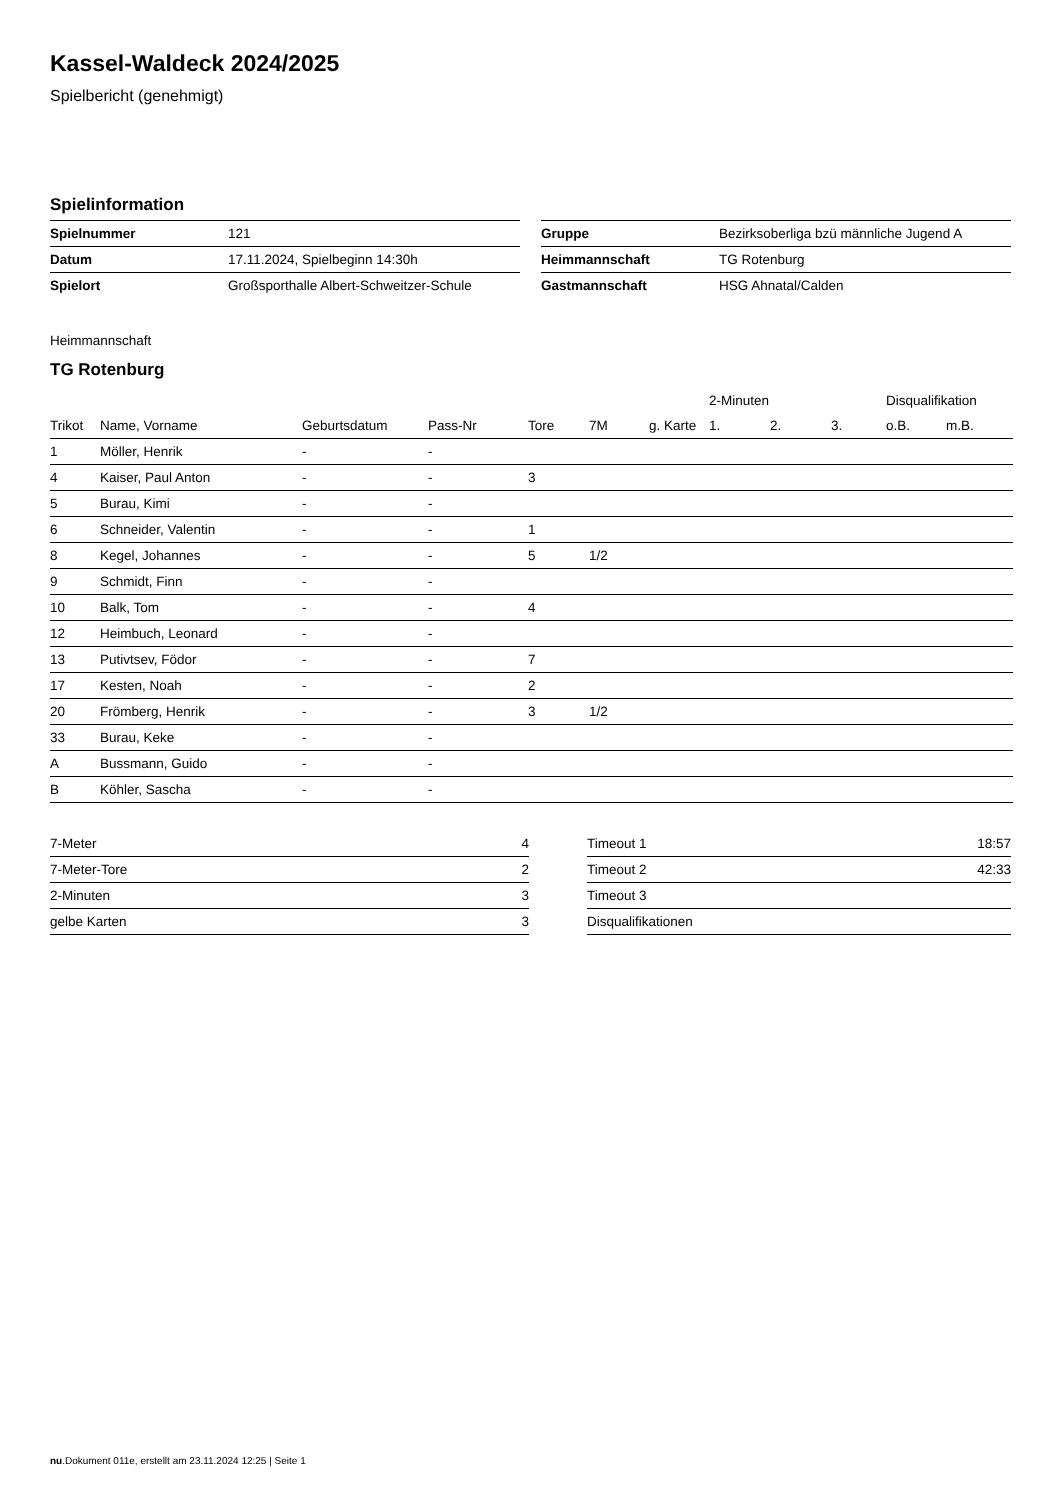Kassel-Waldeck 2024/2025
Spielbericht (genehmigt)
Spielinformation
| Spielnummer | 121 |
| Datum | 17.11.2024, Spielbeginn 14:30h |
| Spielort | Großsporthalle Albert-Schweitzer-Schule |
| Gruppe | Bezirksoberliga bzü männliche Jugend A |
| Heimmannschaft | TG Rotenburg |
| Gastmannschaft | HSG Ahnatal/Calden |
Heimmannschaft
TG Rotenburg
| | | | | | | | 2-Minuten | | | Disqualifikation | |
| --- | --- | --- | --- | --- | --- | --- | --- | --- | --- | --- | --- |
| Trikot | Name, Vorname | Geburtsdatum | Pass-Nr | Tore | 7M | g. Karte | 1. | 2. | 3. | o.B. | m.B. |
| 1 | Möller, Henrik | - | - | | | | | | | | |
| 4 | Kaiser, Paul Anton | - | - | 3 | | | | | | | |
| 5 | Burau, Kimi | - | - | | | | | | | | |
| 6 | Schneider, Valentin | - | - | 1 | | | | | | | |
| 8 | Kegel, Johannes | - | - | 5 | 1/2 | | | | | | |
| 9 | Schmidt, Finn | - | - | | | | | | | | |
| 10 | Balk, Tom | - | - | 4 | | | | | | | |
| 12 | Heimbuch, Leonard | - | - | | | | | | | | |
| 13 | Putivtsev, Födor | - | - | 7 | | | | | | | |
| 17 | Kesten, Noah | - | - | 2 | | | | | | | |
| 20 | Frömberg, Henrik | - | - | 3 | 1/2 | | | | | | |
| 33 | Burau, Keke | - | - | | | | | | | | |
| A | Bussmann, Guido | - | - | | | | | | | | |
| B | Köhler, Sascha | - | - | | | | | | | | |
| 7-Meter | 4 |
| 7-Meter-Tore | 2 |
| 2-Minuten | 3 |
| gelbe Karten | 3 |
| Timeout 1 | 18:57 |
| Timeout 2 | 42:33 |
| Timeout 3 | |
| Disqualifikationen | |
nu.Dokument 011e, erstellt am 23.11.2024 12:25 | Seite 1